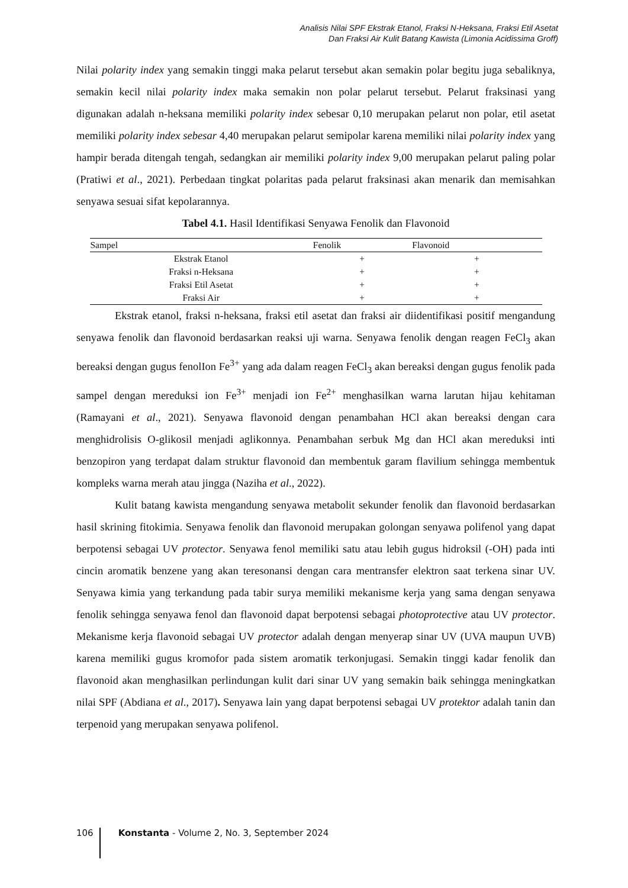Analisis Nilai SPF Ekstrak Etanol, Fraksi N-Heksana, Fraksi Etil Asetat
Dan Fraksi Air Kulit Batang Kawista (Limonia Acidissima Groff)
Nilai polarity index yang semakin tinggi maka pelarut tersebut akan semakin polar begitu juga sebaliknya, semakin kecil nilai polarity index maka semakin non polar pelarut tersebut. Pelarut fraksinasi yang digunakan adalah n-heksana memiliki polarity index sebesar 0,10 merupakan pelarut non polar, etil asetat memiliki polarity index sebesar 4,40 merupakan pelarut semipolar karena memiliki nilai polarity index yang hampir berada ditengah tengah, sedangkan air memiliki polarity index 9,00 merupakan pelarut paling polar (Pratiwi et al., 2021). Perbedaan tingkat polaritas pada pelarut fraksinasi akan menarik dan memisahkan senyawa sesuai sifat kepolarannya.
Tabel 4.1. Hasil Identifikasi Senyawa Fenolik dan Flavonoid
| Sampel | Fenolik | Flavonoid |
| --- | --- | --- |
| Ekstrak Etanol | + | + |
| Fraksi n-Heksana | + | + |
| Fraksi Etil Asetat | + | + |
| Fraksi Air | + | + |
Ekstrak etanol, fraksi n-heksana, fraksi etil asetat dan fraksi air diidentifikasi positif mengandung senyawa fenolik dan flavonoid berdasarkan reaksi uji warna. Senyawa fenolik dengan reagen FeCl<sub>3</sub> akan bereaksi dengan gugus fenolIon Fe<sup>3+</sup> yang ada dalam reagen FeCl<sub>3</sub> akan bereaksi dengan gugus fenolik pada sampel dengan mereduksi ion Fe<sup>3+</sup> menjadi ion Fe<sup>2+</sup> menghasilkan warna larutan hijau kehitaman (Ramayani et al., 2021). Senyawa flavonoid dengan penambahan HCl akan bereaksi dengan cara menghidrolisis O-glikosil menjadi aglikonnya. Penambahan serbuk Mg dan HCl akan mereduksi inti benzopiron yang terdapat dalam struktur flavonoid dan membentuk garam flavilium sehingga membentuk kompleks warna merah atau jingga (Naziha et al., 2022).
Kulit batang kawista mengandung senyawa metabolit sekunder fenolik dan flavonoid berdasarkan hasil skrining fitokimia. Senyawa fenolik dan flavonoid merupakan golongan senyawa polifenol yang dapat berpotensi sebagai UV protector. Senyawa fenol memiliki satu atau lebih gugus hidroksil (-OH) pada inti cincin aromatik benzene yang akan teresonansi dengan cara mentransfer elektron saat terkena sinar UV. Senyawa kimia yang terkandung pada tabir surya memiliki mekanisme kerja yang sama dengan senyawa fenolik sehingga senyawa fenol dan flavonoid dapat berpotensi sebagai photoprotective atau UV protector. Mekanisme kerja flavonoid sebagai UV protector adalah dengan menyerap sinar UV (UVA maupun UVB) karena memiliki gugus kromofor pada sistem aromatik terkonjugasi. Semakin tinggi kadar fenolik dan flavonoid akan menghasilkan perlindungan kulit dari sinar UV yang semakin baik sehingga meningkatkan nilai SPF (Abdiana et al., 2017). Senyawa lain yang dapat berpotensi sebagai UV protektor adalah tanin dan terpenoid yang merupakan senyawa polifenol.
106
Konstanta - Volume 2, No. 3, September 2024